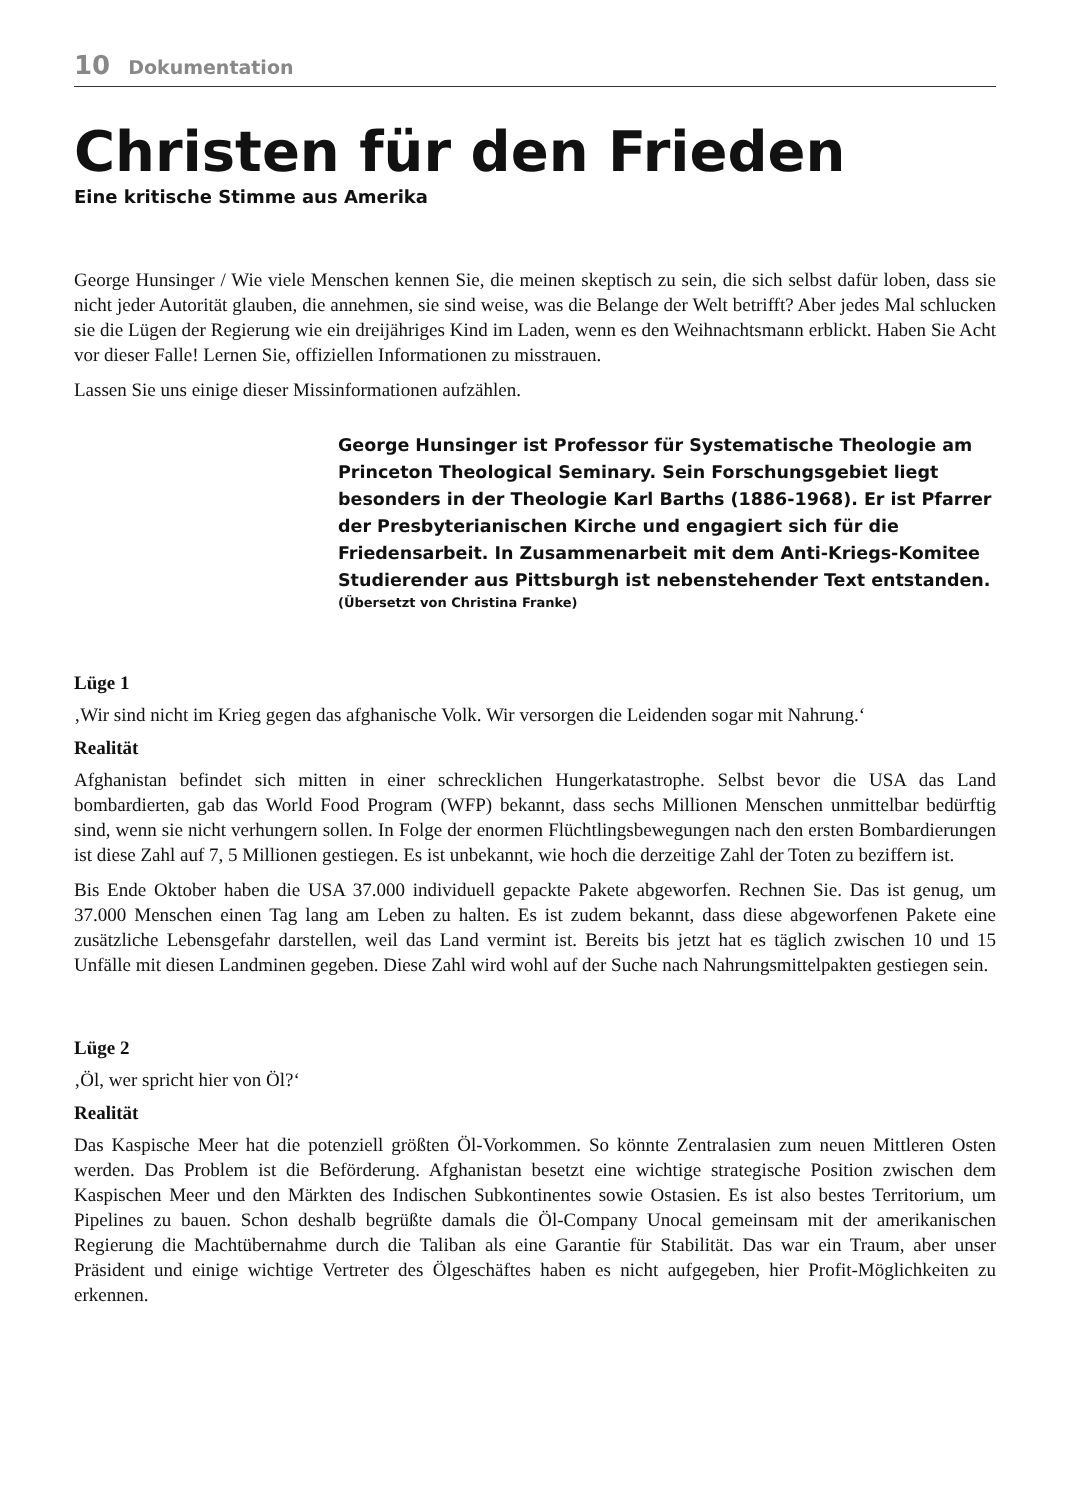10 Dokumentation
Christen für den Frieden
Eine kritische Stimme aus Amerika
George Hunsinger / Wie viele Menschen kennen Sie, die meinen skeptisch zu sein, die sich selbst dafür loben, dass sie nicht jeder Autorität glauben, die annehmen, sie sind weise, was die Belange der Welt betrifft? Aber jedes Mal schlucken sie die Lügen der Regierung wie ein dreijähriges Kind im Laden, wenn es den Weihnachtsmann erblickt. Haben Sie Acht vor dieser Falle! Lernen Sie, offiziellen Informationen zu misstrauen.
Lassen Sie uns einige dieser Missinformationen aufzählen.
George Hunsinger ist Professor für Systematische Theologie am Princeton Theological Seminary. Sein Forschungsgebiet liegt besonders in der Theologie Karl Barths (1886-1968). Er ist Pfarrer der Presbyterianischen Kirche und engagiert sich für die Friedensarbeit. In Zusammenarbeit mit dem Anti-Kriegs-Komitee Studierender aus Pittsburgh ist nebenstehender Text entstanden.
(Übersetzt von Christina Franke)
Lüge 1
‚Wir sind nicht im Krieg gegen das afghanische Volk. Wir versorgen die Leidenden sogar mit Nahrung.‘
Realität
Afghanistan befindet sich mitten in einer schrecklichen Hungerkatastrophe. Selbst bevor die USA das Land bombardierten, gab das World Food Program (WFP) bekannt, dass sechs Millionen Menschen unmittelbar bedürftig sind, wenn sie nicht verhungern sollen. In Folge der enormen Flüchtlingsbewegungen nach den ersten Bombardierungen ist diese Zahl auf 7, 5 Millionen gestiegen. Es ist unbekannt, wie hoch die derzeitige Zahl der Toten zu beziffern ist.
Bis Ende Oktober haben die USA 37.000 individuell gepackte Pakete abgeworfen. Rechnen Sie. Das ist genug, um 37.000 Menschen einen Tag lang am Leben zu halten. Es ist zudem bekannt, dass diese abgeworfenen Pakete eine zusätzliche Lebensgefahr darstellen, weil das Land vermint ist. Bereits bis jetzt hat es täglich zwischen 10 und 15 Unfälle mit diesen Landminen gegeben. Diese Zahl wird wohl auf der Suche nach Nahrungsmittelpakten gestiegen sein.
Lüge 2
‚Öl, wer spricht hier von Öl?‘
Realität
Das Kaspische Meer hat die potenziell größten Öl-Vorkommen. So könnte Zentralasien zum neuen Mittleren Osten werden. Das Problem ist die Beförderung. Afghanistan besetzt eine wichtige strategische Position zwischen dem Kaspischen Meer und den Märkten des Indischen Subkontinentes sowie Ostasien. Es ist also bestes Territorium, um Pipelines zu bauen. Schon deshalb begrüßte damals die Öl-Company Unocal gemeinsam mit der amerikanischen Regierung die Machtübernahme durch die Taliban als eine Garantie für Stabilität. Das war ein Traum, aber unser Präsident und einige wichtige Vertreter des Ölgeschäftes haben es nicht aufgegeben, hier Profit-Möglichkeiten zu erkennen.